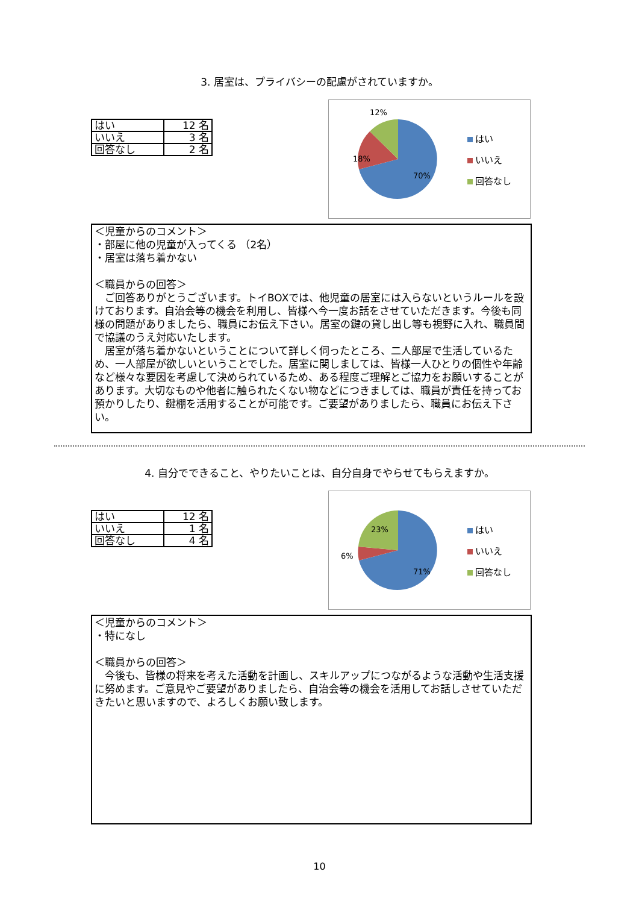3. 居室は、プライバシーの配慮がされていますか。
| はい | 12 名 |
| いいえ | 3 名 |
| 回答なし | 2 名 |
12%
18%
70%
はい
いいえ
回答なし
＜児童からのコメント＞
・部屋に他の児童が入ってくる （2名）
・居室は落ち着かない
＜職員からの回答＞
　ご回答ありがとうございます。トイBOXでは、他児童の居室には入らないというルールを設けております。自治会等の機会を利用し、皆様へ今一度お話をさせていただきます。今後も同様の問題がありましたら、職員にお伝え下さい。居室の鍵の貸し出し等も視野に入れ、職員間で協議のうえ対応いたします。
　居室が落ち着かないということについて詳しく伺ったところ、二人部屋で生活しているため、一人部屋が欲しいということでした。居室に関しましては、皆様一人ひとりの個性や年齢など様々な要因を考慮して決められているため、ある程度ご理解とご協力をお願いすることがあります。大切なものや他者に触られたくない物などにつきましては、職員が責任を持ってお預かりしたり、鍵棚を活用することが可能です。ご要望がありましたら、職員にお伝え下さい。
4. 自分でできること、やりたいことは、自分自身でやらせてもらえますか。
| はい | 12 名 |
| いいえ | 1 名 |
| 回答なし | 4 名 |
23%
6%
71%
はい
いいえ
回答なし
＜児童からのコメント＞
・特になし
＜職員からの回答＞
　今後も、皆様の将来を考えた活動を計画し、スキルアップにつながるような活動や生活支援に努めます。ご意見やご要望がありましたら、自治会等の機会を活用してお話しさせていただきたいと思いますので、よろしくお願い致します。
10